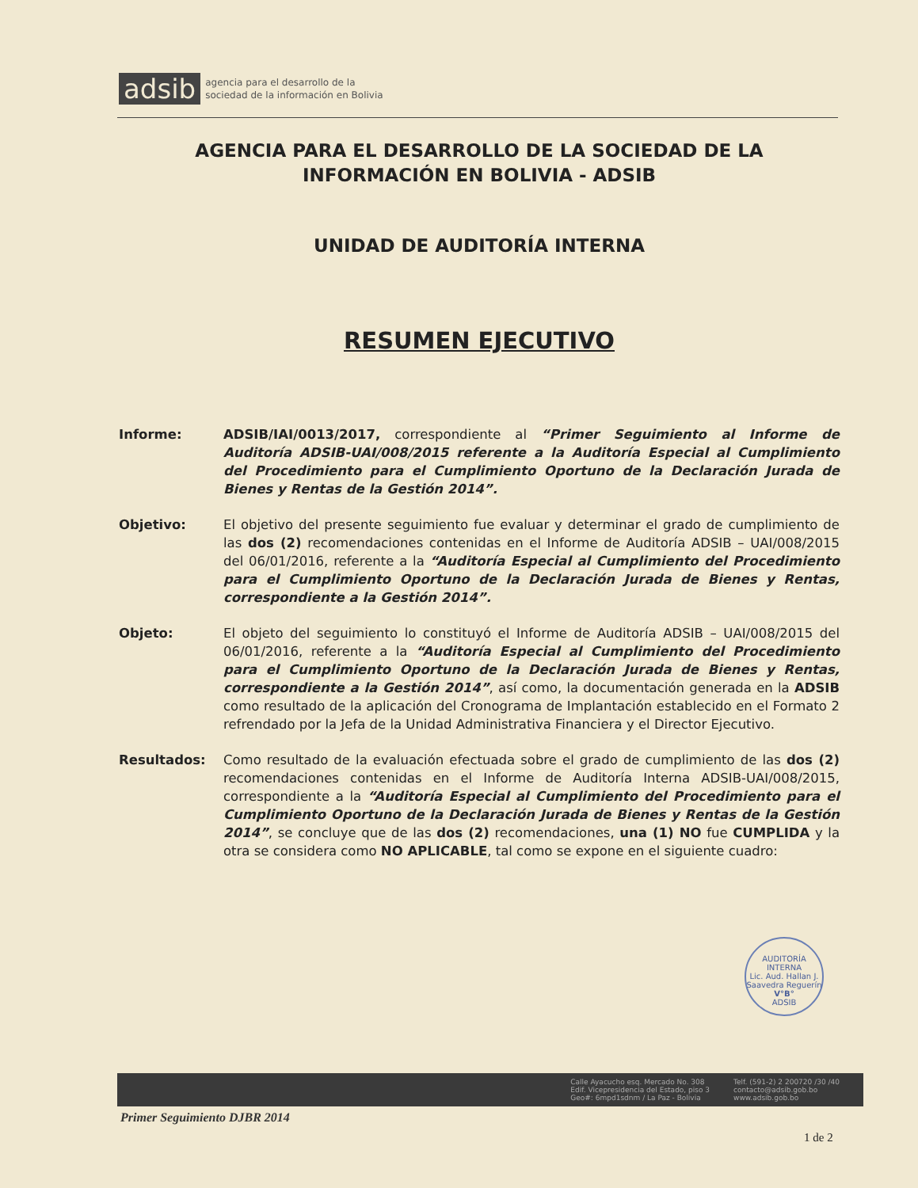adsib agencia para el desarrollo de la
sociedad de la información en Bolivia
AGENCIA PARA EL DESARROLLO DE LA SOCIEDAD DE LA INFORMACIÓN EN BOLIVIA - ADSIB
UNIDAD DE AUDITORÍA INTERNA
RESUMEN EJECUTIVO
Informe: ADSIB/IAI/0013/2017, correspondiente al “Primer Seguimiento al Informe de Auditoría ADSIB-UAI/008/2015 referente a la Auditoría Especial al Cumplimiento del Procedimiento para el Cumplimiento Oportuno de la Declaración Jurada de Bienes y Rentas de la Gestión 2014”.
Objetivo: El objetivo del presente seguimiento fue evaluar y determinar el grado de cumplimiento de las dos (2) recomendaciones contenidas en el Informe de Auditoría ADSIB – UAI/008/2015 del 06/01/2016, referente a la “Auditoría Especial al Cumplimiento del Procedimiento para el Cumplimiento Oportuno de la Declaración Jurada de Bienes y Rentas, correspondiente a la Gestión 2014”.
Objeto: El objeto del seguimiento lo constituyó el Informe de Auditoría ADSIB – UAI/008/2015 del 06/01/2016, referente a la “Auditoría Especial al Cumplimiento del Procedimiento para el Cumplimiento Oportuno de la Declaración Jurada de Bienes y Rentas, correspondiente a la Gestión 2014”, así como, la documentación generada en la ADSIB como resultado de la aplicación del Cronograma de Implantación establecido en el Formato 2 refrendado por la Jefa de la Unidad Administrativa Financiera y el Director Ejecutivo.
Resultados: Como resultado de la evaluación efectuada sobre el grado de cumplimiento de las dos (2) recomendaciones contenidas en el Informe de Auditoría Interna ADSIB-UAI/008/2015, correspondiente a la “Auditoría Especial al Cumplimiento del Procedimiento para el Cumplimiento Oportuno de la Declaración Jurada de Bienes y Rentas de la Gestión 2014”, se concluye que de las dos (2) recomendaciones, una (1) NO fue CUMPLIDA y la otra se considera como NO APLICABLE, tal como se expone en el siguiente cuadro:
AUDITORÍA INTERNA
Lic. Aud. Hallan J. Saavedra Reguerín
V°B°
ADSIB
Calle Ayacucho esq. Mercado No. 308
Edif. Vicepresidencia del Estado, piso 3
Geo#: 6mpd1sdnm / La Paz - Bolivia
Telf. (591-2) 2 200720 /30 /40
contacto@adsib.gob.bo
www.adsib.gob.bo
Primer Seguimiento DJBR 2014
1 de 2